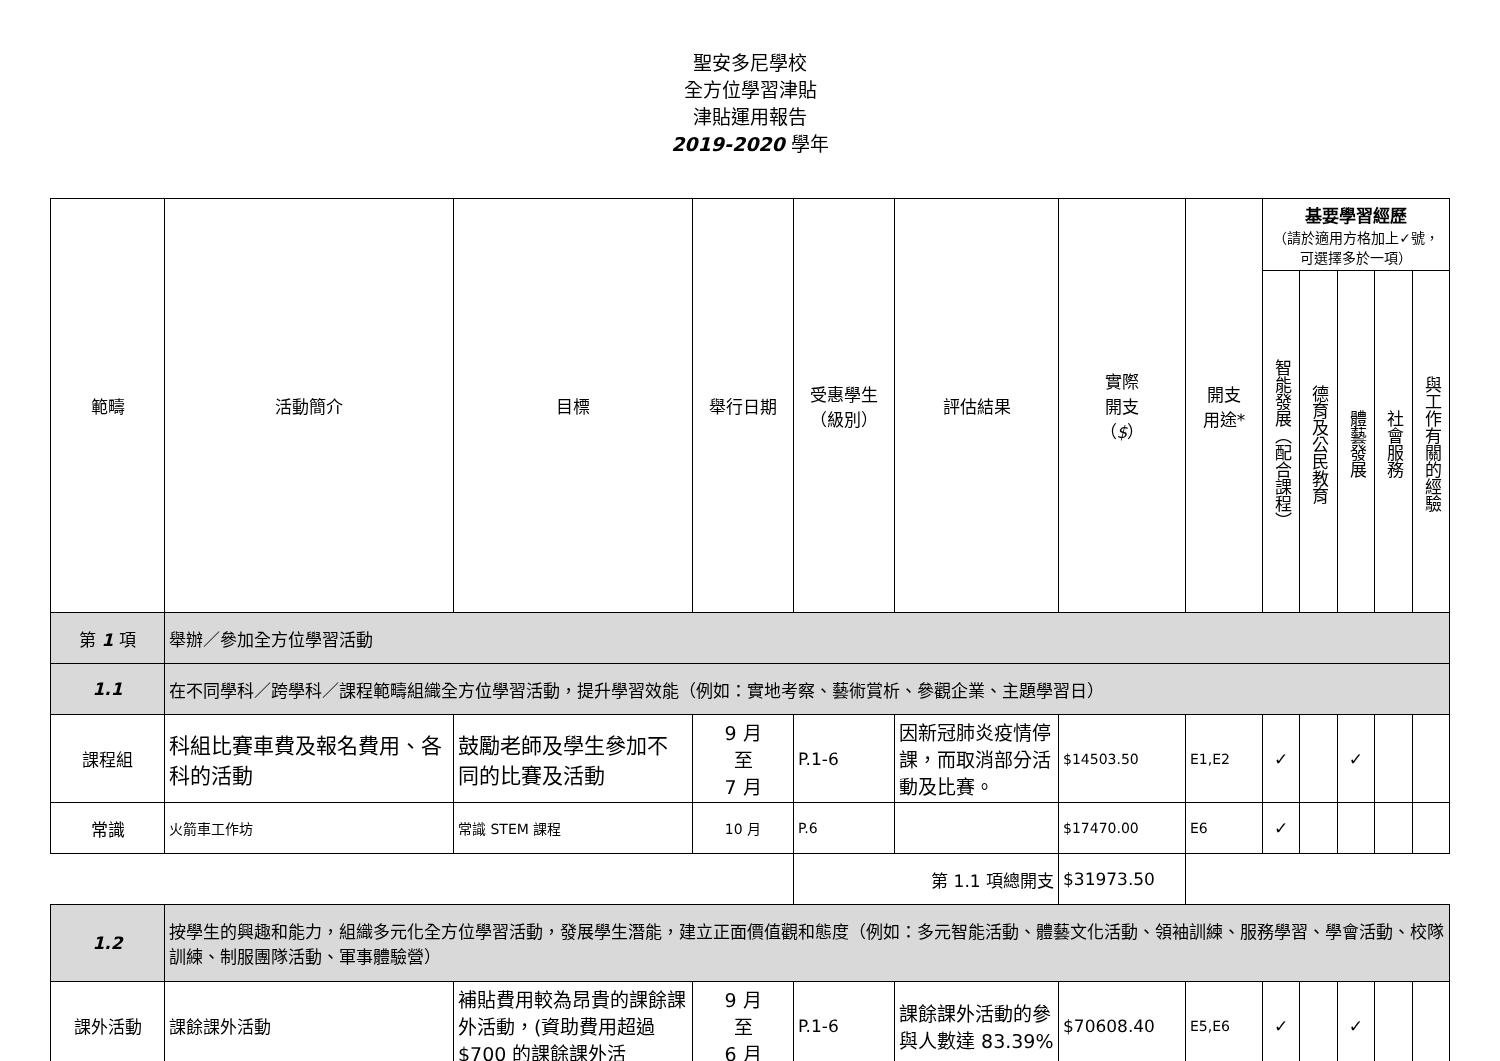聖安多尼學校
全方位學習津貼
津貼運用報告
2019-2020 學年
| 範疇 | 活動簡介 | 目標 | 舉行日期 | 受惠學生 （級別） | 評估結果 | 實際 開支 （ $ ） | 開支 用途* | 基要學習經歷 （請於適用方格加上✓號，可選擇多於一項） | | | | |
| --- | --- | --- | --- | --- | --- | --- | --- | --- | --- | --- | --- | --- |
| | | | | | | | | 智能發展（配合課程） | 德育及公民教育 | 體藝發展 | 社會服務 | 與工作有關的經驗 |
| 第 1 項 | 舉辦／參加全方位學習活動 | | | | | | | | | | | |
| 1.1 | 在不同學科／跨學科／課程範疇組織全方位學習活動，提升學習效能（例如：實地考察、藝術賞析、參觀企業、主題學習日） | | | | | | | | | | | |
| 課程組 | 科組比賽車費及報名費用、各科的活動 | 鼓勵老師及學生參加不同的比賽及活動 | 9 月 至 7 月 | P.1-6 | 因新冠肺炎疫情停課，而取消部分活動及比賽。 | $14503.50 | E1,E2 | ✓ | | ✓ | | |
| 常識 | 火箭車工作坊 | 常識 STEM 課程 | 10 月 | P.6 | | $17470.00 | E6 | ✓ | | | | |
| | | | | 第 1.1 項總開支 | | $31973.50 | | | | | | |
| 1.2 | 按學生的興趣和能力，組織多元化全方位學習活動，發展學生潛能，建立正面價值觀和態度（例如：多元智能活動、體藝文化活動、領袖訓練、服務學習、學會活動、校隊訓練、制服團隊活動、軍事體驗營） | | | | | | | | | | | |
| 課外活動 | 課餘課外活動 | 補貼費用較為昂貴的課餘課外活動，(資助費用超過$700 的課餘課外活 | 9 月 至 6 月 | P.1-6 | 課餘課外活動的參與人數達 83.39% | $70608.40 | E5,E6 | ✓ | | ✓ | | |